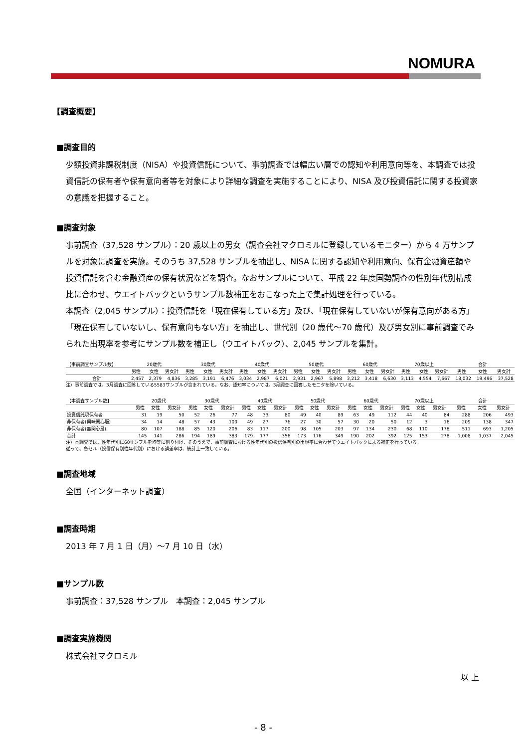NOMURA
【調査概要】
■調査目的
少額投資非課税制度（NISA）や投資信託について、事前調査では幅広い層での認知や利用意向等を、本調査では投資信託の保有者や保有意向者等を対象により詳細な調査を実施することにより、NISA 及び投資信託に関する投資家の意識を把握すること。
■調査対象
事前調査（37,528 サンプル）：20 歳以上の男女（調査会社マクロミルに登録しているモニター）から 4 万サンプルを対象に調査を実施。そのうち 37,528 サンプルを抽出し、NISA に関する認知や利用意向、保有金融資産額や投資信託を含む金融資産の保有状況などを調査。なおサンプルについて、平成 22 年度国勢調査の性別年代別構成比に合わせ、ウエイトバックというサンプル数補正をおこなった上で集計処理を行っている。
本調査（2,045 サンプル）：投資信託を「現在保有している方」及び、「現在保有していないが保有意向がある方」「現在保有していないし、保有意向もない方」を抽出し、世代別（20 歳代～70 歳代）及び男女別に事前調査でみられた出現率を参考にサンプル数を補正し（ウエイトバック）、2,045 サンプルを集計。
| 【事前調査サンプル数】 | 20歳代 | | | 30歳代 | | | 40歳代 | | | 50歳代 | | | 60歳代 | | | 70歳以上 | | | 合計 | | |
| --- | --- | --- | --- | --- | --- | --- | --- | --- | --- | --- | --- | --- | --- | --- | --- | --- | --- | --- | --- | --- | --- |
| | 男性 | 女性 | 男女計 | 男性 | 女性 | 男女計 | 男性 | 女性 | 男女計 | 男性 | 女性 | 男女計 | 男性 | 女性 | 男女計 | 男性 | 女性 | 男女計 | 男性 | 女性 | 男女計 |
| 合計 | 2,457 | 2,379 | 4,836 | 3,285 | 3,191 | 6,476 | 3,034 | 2,987 | 6,021 | 2,931 | 2,967 | 5,898 | 3,212 | 3,418 | 6,630 | 3,113 | 4,554 | 7,667 | 18,032 | 19,496 | 37,528 |
注）事前調査では、3月調査に回答している5583サンプルが含まれている。なお、認知率については、3月調査に回答したモニタを除いている。
| 【本調査サンプル数】 | 20歳代 | | | 30歳代 | | | 40歳代 | | | 50歳代 | | | 60歳代 | | | 70歳以上 | | | 合計 | | |
| --- | --- | --- | --- | --- | --- | --- | --- | --- | --- | --- | --- | --- | --- | --- | --- | --- | --- | --- | --- | --- | --- |
| | 男性 | 女性 | 男女計 | 男性 | 女性 | 男女計 | 男性 | 女性 | 男女計 | 男性 | 女性 | 男女計 | 男性 | 女性 | 男女計 | 男性 | 女性 | 男女計 | 男性 | 女性 | 男女計 |
| 投資信託現保有者 | 31 | 19 | 50 | 52 | 26 | 77 | 48 | 33 | 80 | 49 | 40 | 89 | 63 | 49 | 112 | 44 | 40 | 84 | 288 | 206 | 493 |
| 非保有者(興味関心層) | 34 | 14 | 48 | 57 | 43 | 100 | 49 | 27 | 76 | 27 | 30 | 57 | 30 | 20 | 50 | 12 | 3 | 16 | 209 | 138 | 347 |
| 非保有者(無関心層) | 80 | 107 | 188 | 85 | 120 | 206 | 83 | 117 | 200 | 98 | 105 | 203 | 97 | 134 | 230 | 68 | 110 | 178 | 511 | 693 | 1,205 |
| 合計 | 145 | 141 | 286 | 194 | 189 | 383 | 179 | 177 | 356 | 173 | 176 | 349 | 190 | 202 | 392 | 125 | 153 | 278 | 1,008 | 1,037 | 2,045 |
注）本調査では、性年代別に60サンプルを均等に割り付け、そのうえで、事前調査における性年代別の投信保有別の出現率に合わせてウエイトバックによる補正を行っている。
従って、各セル（投信保有別性年代別）における誤差率は、統計上一致している。
■調査地域
全国（インターネット調査）
■調査時期
2013 年 7 月 1 日（月）～7 月 10 日（水）
■サンプル数
事前調査：37,528 サンプル　本調査：2,045 サンプル
■調査実施機関
株式会社マクロミル
以 上
- 8 -